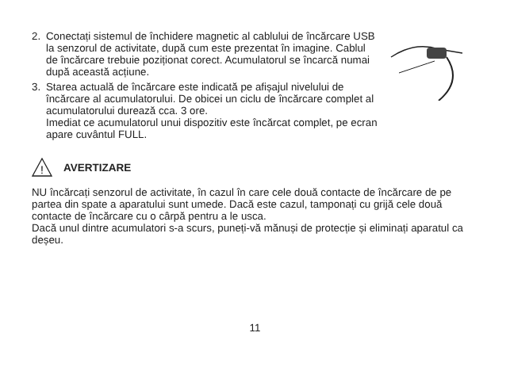2. Conectați sistemul de închidere magnetic al cablului de încărcare USB la senzorul de activitate, după cum este prezentat în imagine. Cablul de încărcare trebuie poziționat corect. Acumulatorul se încarcă numai după această acțiune.
3. Starea actuală de încărcare este indicată pe afișajul nivelului de încărcare al acumulatorului. De obicei un ciclu de încărcare complet al acumulatorului durează cca. 3 ore.
Imediat ce acumulatorul unui dispozitiv este încărcat complet, pe ecran apare cuvântul FULL.
!
AVERTIZARE
NU încărcați senzorul de activitate, în cazul în care cele două contacte de încărcare de pe partea din spate a aparatului sunt umede. Dacă este cazul, tamponați cu grijă cele două contacte de încărcare cu o cârpă pentru a le usca.
Dacă unul dintre acumulatori s-a scurs, puneți-vă mănuși de protecție și eliminați aparatul ca deșeu.
11